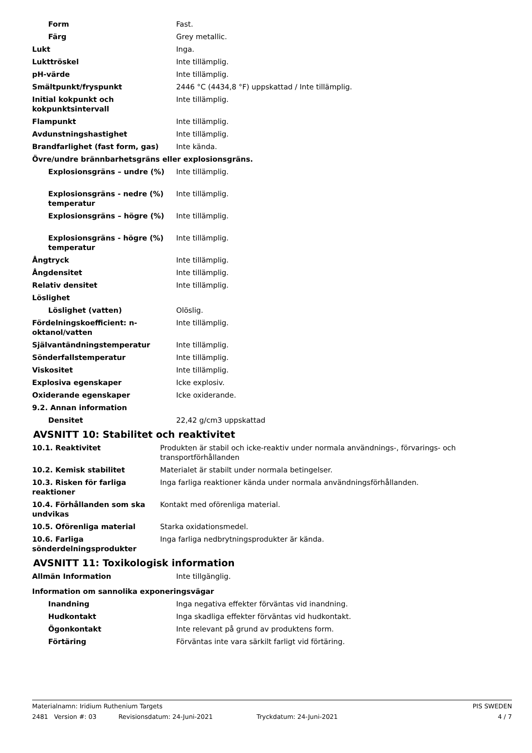| Form | Fast. |
| Färg | Grey metallic. |
| Lukt | Inga. |
| Lukttröskel | Inte tillämplig. |
| pH-värde | Inte tillämplig. |
| Smältpunkt/fryspunkt | 2446 °C (4434,8 °F) uppskattad / Inte tillämplig. |
| Initial kokpunkt och kokpunktsintervall | Inte tillämplig. |
| Flampunkt | Inte tillämplig. |
| Avdunstningshastighet | Inte tillämplig. |
| Brandfarlighet (fast form, gas) | Inte kända. |
| Övre/undre brännbarhetsgräns eller explosionsgräns. | |
| Explosionsgräns – undre (%) | Inte tillämplig. |
| Explosionsgräns - nedre (%) temperatur | Inte tillämplig. |
| Explosionsgräns – högre (%) | Inte tillämplig. |
| Explosionsgräns - högre (%) temperatur | Inte tillämplig. |
| Ångtryck | Inte tillämplig. |
| Ångdensitet | Inte tillämplig. |
| Relativ densitet | Inte tillämplig. |
| Löslighet | |
| Löslighet (vatten) | Olöslig. |
| Fördelningskoefficient: n-oktanol/vatten | Inte tillämplig. |
| Självantändningstemperatur | Inte tillämplig. |
| Sönderfallstemperatur | Inte tillämplig. |
| Viskositet | Inte tillämplig. |
| Explosiva egenskaper | Icke explosiv. |
| Oxiderande egenskaper | Icke oxiderande. |
| 9.2. Annan information | |
| Densitet | 22,42 g/cm3 uppskattad |
AVSNITT 10: Stabilitet och reaktivitet
| 10.1. Reaktivitet | Produkten är stabil och icke-reaktiv under normala användnings-, förvarings- och transportförhållanden |
| 10.2. Kemisk stabilitet | Materialet är stabilt under normala betingelser. |
| 10.3. Risken för farliga reaktioner | Inga farliga reaktioner kända under normala användningsförhållanden. |
| 10.4. Förhållanden som ska undvikas | Kontakt med oförenliga material. |
| 10.5. Oförenliga material | Starka oxidationsmedel. |
| 10.6. Farliga sönderdelningsprodukter | Inga farliga nedbrytningsprodukter är kända. |
AVSNITT 11: Toxikologisk information
| Allmän Information | Inte tillgänglig. |
| Information om sannolika exponeringsvägar | |
| Inandning | Inga negativa effekter förväntas vid inandning. |
| Hudkontakt | Inga skadliga effekter förväntas vid hudkontakt. |
| Ögonkontakt | Inte relevant på grund av produktens form. |
| Förtäring | Förväntas inte vara särkilt farligt vid förtäring. |
Materialnamn: Iridium Ruthenium Targets PIS SWEDEN
2481 Version #: 03 Revisionsdatum: 24-Juni-2021 Tryckdatum: 24-Juni-2021 4 / 7